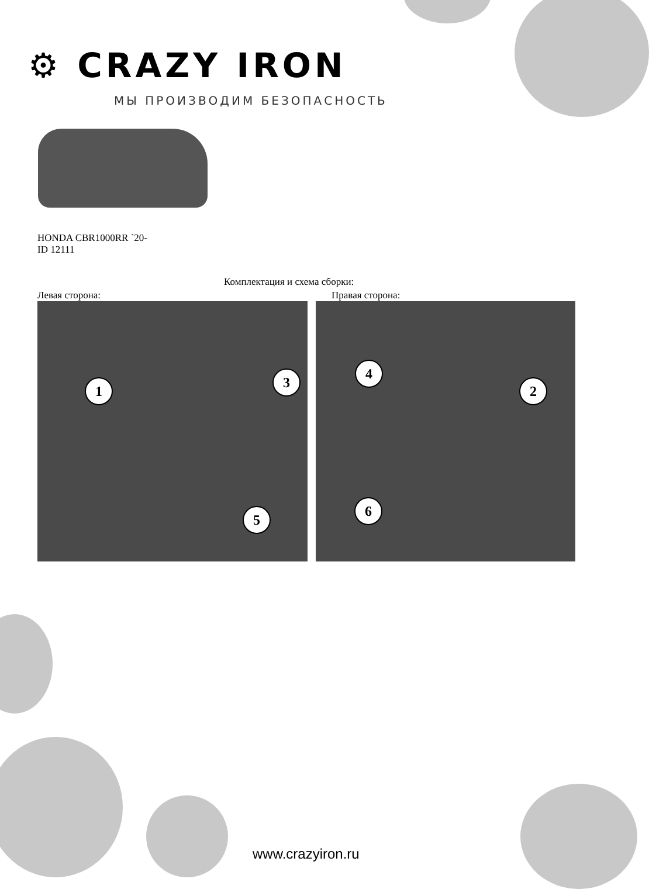⚙ CRAZY IRON
МЫ ПРОИЗВОДИМ БЕЗОПАСНОСТЬ
HONDA CBR1000RR `20-
ID 12111
Комплектация и схема сборки:
Левая сторона: Правая сторона:
1
3
5
4
2
6
www.crazyiron.ru